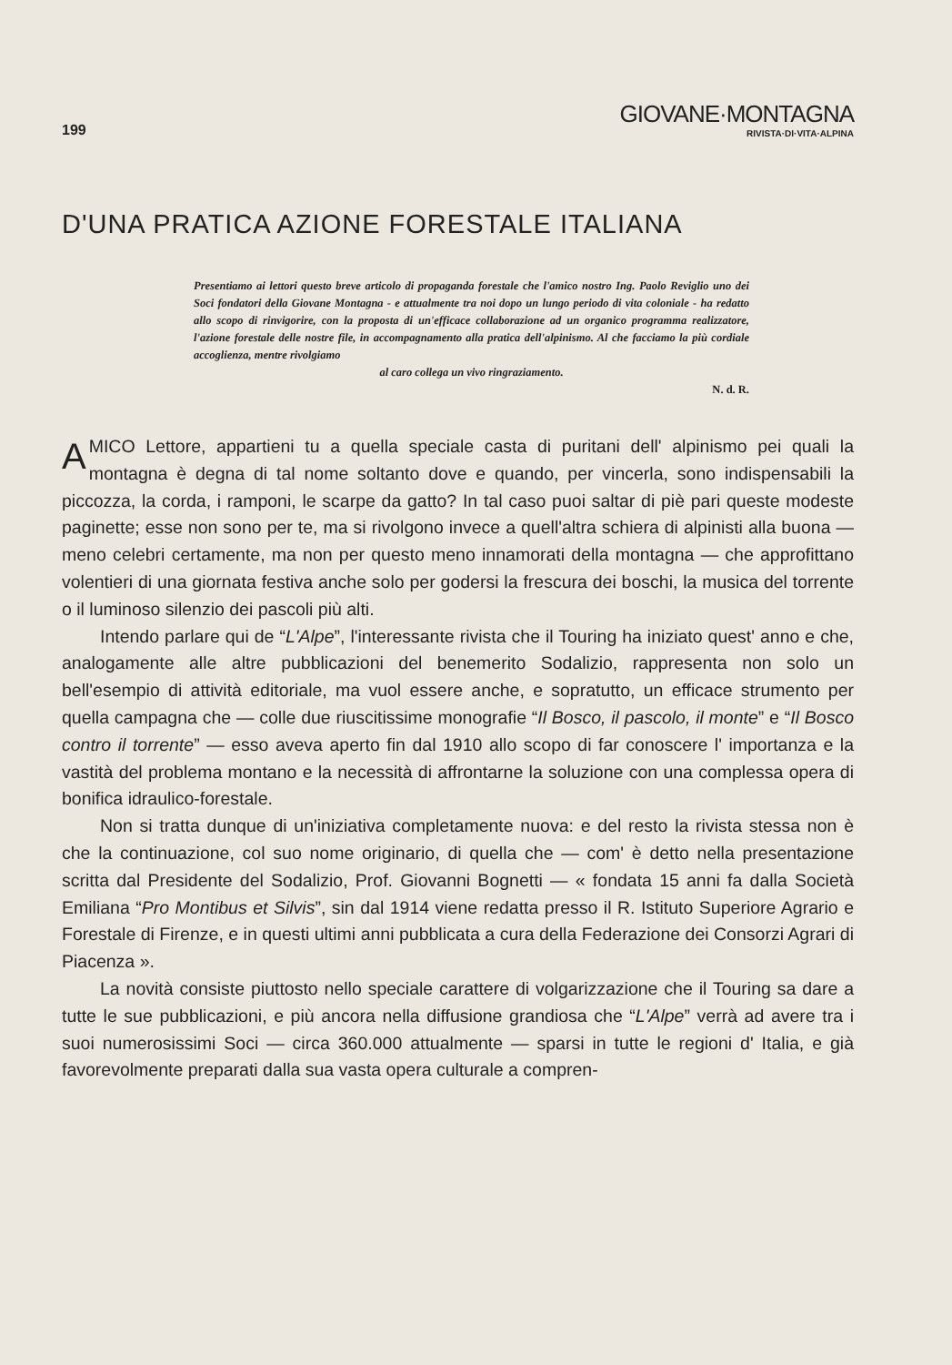199
GIOVANE·MONTAGNA
RIVISTA·DI·VITA·ALPINA
D'UNA PRATICA AZIONE FORESTALE ITALIANA
Presentiamo ai lettori questo breve articolo di propaganda forestale che l'amico nostro Ing. Paolo Reviglio uno dei Soci fondatori della Giovane Montagna - e attualmente tra noi dopo un lungo periodo di vita coloniale - ha redatto allo scopo di rinvigorire, con la proposta di un'efficace collaborazione ad un organico programma realizzatore, l'azione forestale delle nostre file, in accompagnamento alla pratica dell'alpinismo. Al che facciamo la più cordiale accoglienza, mentre rivolgiamo
al caro collega un vivo ringraziamento.
N. d. R.
AMICO Lettore, appartieni tu a quella speciale casta di puritani dell' alpinismo pei quali la montagna è degna di tal nome soltanto dove e quando, per vincerla, sono indispensabili la piccozza, la corda, i ramponi, le scarpe da gatto? In tal caso puoi saltar di piè pari queste modeste paginette; esse non sono per te, ma si rivolgono invece a quell'altra schiera di alpinisti alla buona — meno celebri certamente, ma non per questo meno innamorati della montagna — che approfittano volentieri di una giornata festiva anche solo per godersi la frescura dei boschi, la musica del torrente o il luminoso silenzio dei pascoli più alti.
Intendo parlare qui de “L'Alpe”, l'interessante rivista che il Touring ha iniziato quest' anno e che, analogamente alle altre pubblicazioni del benemerito Sodalizio, rappresenta non solo un bell'esempio di attività editoriale, ma vuol essere anche, e sopratutto, un efficace strumento per quella campagna che — colle due riuscitissime monografie “Il Bosco, il pascolo, il monte” e “Il Bosco contro il torrente” — esso aveva aperto fin dal 1910 allo scopo di far conoscere l' importanza e la vastità del problema montano e la necessità di affrontarne la soluzione con una complessa opera di bonifica idraulico-forestale.
Non si tratta dunque di un'iniziativa completamente nuova: e del resto la rivista stessa non è che la continuazione, col suo nome originario, di quella che — com' è detto nella presentazione scritta dal Presidente del Sodalizio, Prof. Giovanni Bognetti — « fondata 15 anni fa dalla Società Emiliana “Pro Montibus et Silvis”, sin dal 1914 viene redatta presso il R. Istituto Superiore Agrario e Forestale di Firenze, e in questi ultimi anni pubblicata a cura della Federazione dei Consorzi Agrari di Piacenza ».
La novità consiste piuttosto nello speciale carattere di volgarizzazione che il Touring sa dare a tutte le sue pubblicazioni, e più ancora nella diffusione grandiosa che “L'Alpe” verrà ad avere tra i suoi numerosissimi Soci — circa 360.000 attualmente — sparsi in tutte le regioni d' Italia, e già favorevolmente preparati dalla sua vasta opera culturale a compren-